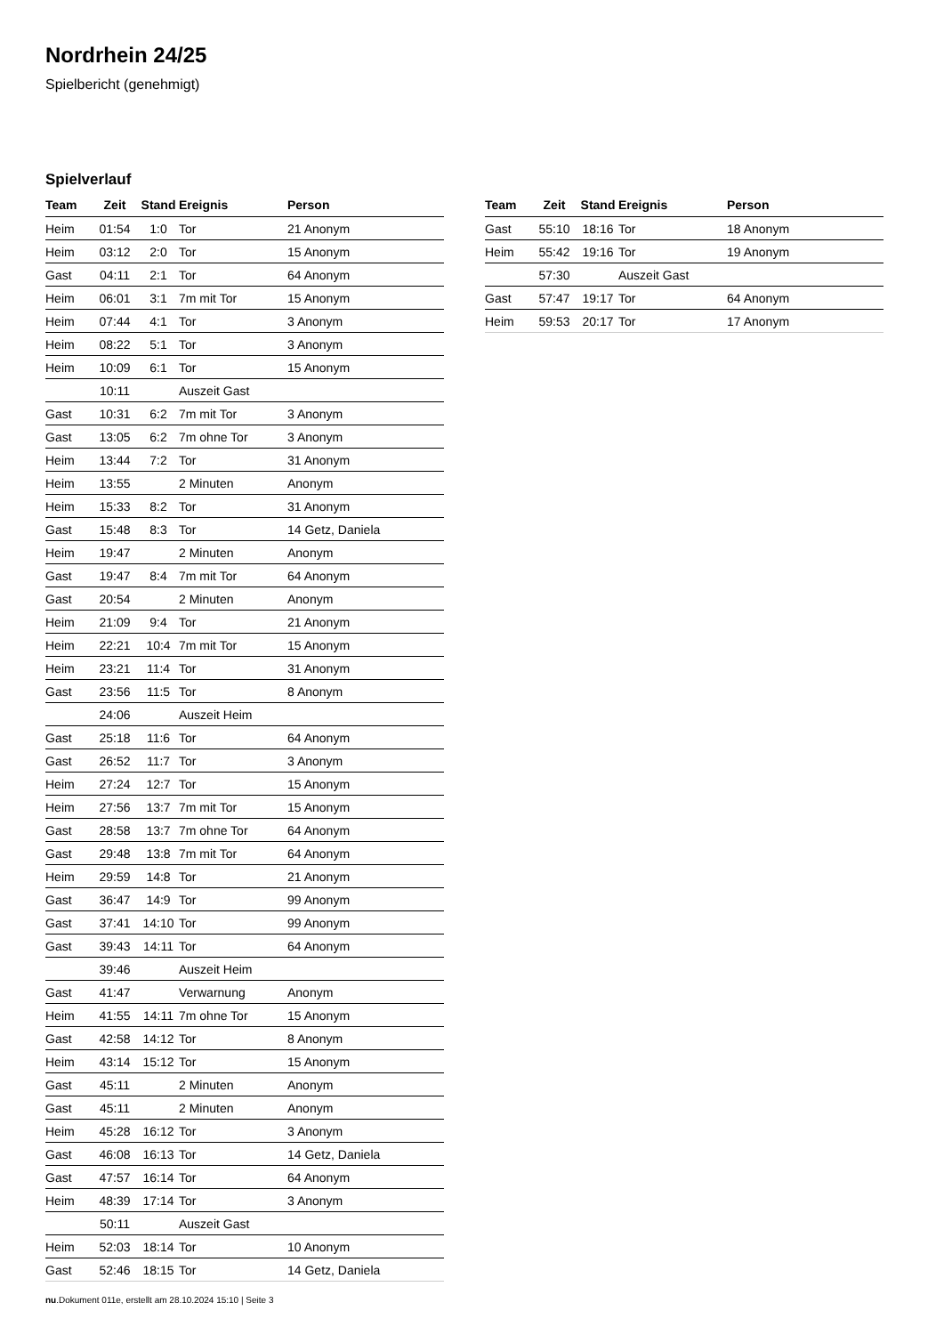Nordrhein 24/25
Spielbericht (genehmigt)
Spielverlauf
| Team | Zeit | Stand | Ereignis | Person |
| --- | --- | --- | --- | --- |
| Heim | 01:54 | 1:0 | Tor | 21 Anonym |
| Heim | 03:12 | 2:0 | Tor | 15 Anonym |
| Gast | 04:11 | 2:1 | Tor | 64 Anonym |
| Heim | 06:01 | 3:1 | 7m mit Tor | 15 Anonym |
| Heim | 07:44 | 4:1 | Tor | 3 Anonym |
| Heim | 08:22 | 5:1 | Tor | 3 Anonym |
| Heim | 10:09 | 6:1 | Tor | 15 Anonym |
| | 10:11 | | Auszeit Gast | |
| Gast | 10:31 | 6:2 | 7m mit Tor | 3 Anonym |
| Gast | 13:05 | 6:2 | 7m ohne Tor | 3 Anonym |
| Heim | 13:44 | 7:2 | Tor | 31 Anonym |
| Heim | 13:55 | | 2 Minuten | Anonym |
| Heim | 15:33 | 8:2 | Tor | 31 Anonym |
| Gast | 15:48 | 8:3 | Tor | 14 Getz, Daniela |
| Heim | 19:47 | | 2 Minuten | Anonym |
| Gast | 19:47 | 8:4 | 7m mit Tor | 64 Anonym |
| Gast | 20:54 | | 2 Minuten | Anonym |
| Heim | 21:09 | 9:4 | Tor | 21 Anonym |
| Heim | 22:21 | 10:4 | 7m mit Tor | 15 Anonym |
| Heim | 23:21 | 11:4 | Tor | 31 Anonym |
| Gast | 23:56 | 11:5 | Tor | 8 Anonym |
| | 24:06 | | Auszeit Heim | |
| Gast | 25:18 | 11:6 | Tor | 64 Anonym |
| Gast | 26:52 | 11:7 | Tor | 3 Anonym |
| Heim | 27:24 | 12:7 | Tor | 15 Anonym |
| Heim | 27:56 | 13:7 | 7m mit Tor | 15 Anonym |
| Gast | 28:58 | 13:7 | 7m ohne Tor | 64 Anonym |
| Gast | 29:48 | 13:8 | 7m mit Tor | 64 Anonym |
| Heim | 29:59 | 14:8 | Tor | 21 Anonym |
| Gast | 36:47 | 14:9 | Tor | 99 Anonym |
| Gast | 37:41 | 14:10 | Tor | 99 Anonym |
| Gast | 39:43 | 14:11 | Tor | 64 Anonym |
| | 39:46 | | Auszeit Heim | |
| Gast | 41:47 | | Verwarnung | Anonym |
| Heim | 41:55 | 14:11 | 7m ohne Tor | 15 Anonym |
| Gast | 42:58 | 14:12 | Tor | 8 Anonym |
| Heim | 43:14 | 15:12 | Tor | 15 Anonym |
| Gast | 45:11 | | 2 Minuten | Anonym |
| Gast | 45:11 | | 2 Minuten | Anonym |
| Heim | 45:28 | 16:12 | Tor | 3 Anonym |
| Gast | 46:08 | 16:13 | Tor | 14 Getz, Daniela |
| Gast | 47:57 | 16:14 | Tor | 64 Anonym |
| Heim | 48:39 | 17:14 | Tor | 3 Anonym |
| | 50:11 | | Auszeit Gast | |
| Heim | 52:03 | 18:14 | Tor | 10 Anonym |
| Gast | 52:46 | 18:15 | Tor | 14 Getz, Daniela |
| Team | Zeit | Stand | Ereignis | Person |
| --- | --- | --- | --- | --- |
| Gast | 55:10 | 18:16 | Tor | 18 Anonym |
| Heim | 55:42 | 19:16 | Tor | 19 Anonym |
| | 57:30 | | Auszeit Gast | |
| Gast | 57:47 | 19:17 | Tor | 64 Anonym |
| Heim | 59:53 | 20:17 | Tor | 17 Anonym |
nu.Dokument 011e, erstellt am 28.10.2024 15:10 | Seite 3